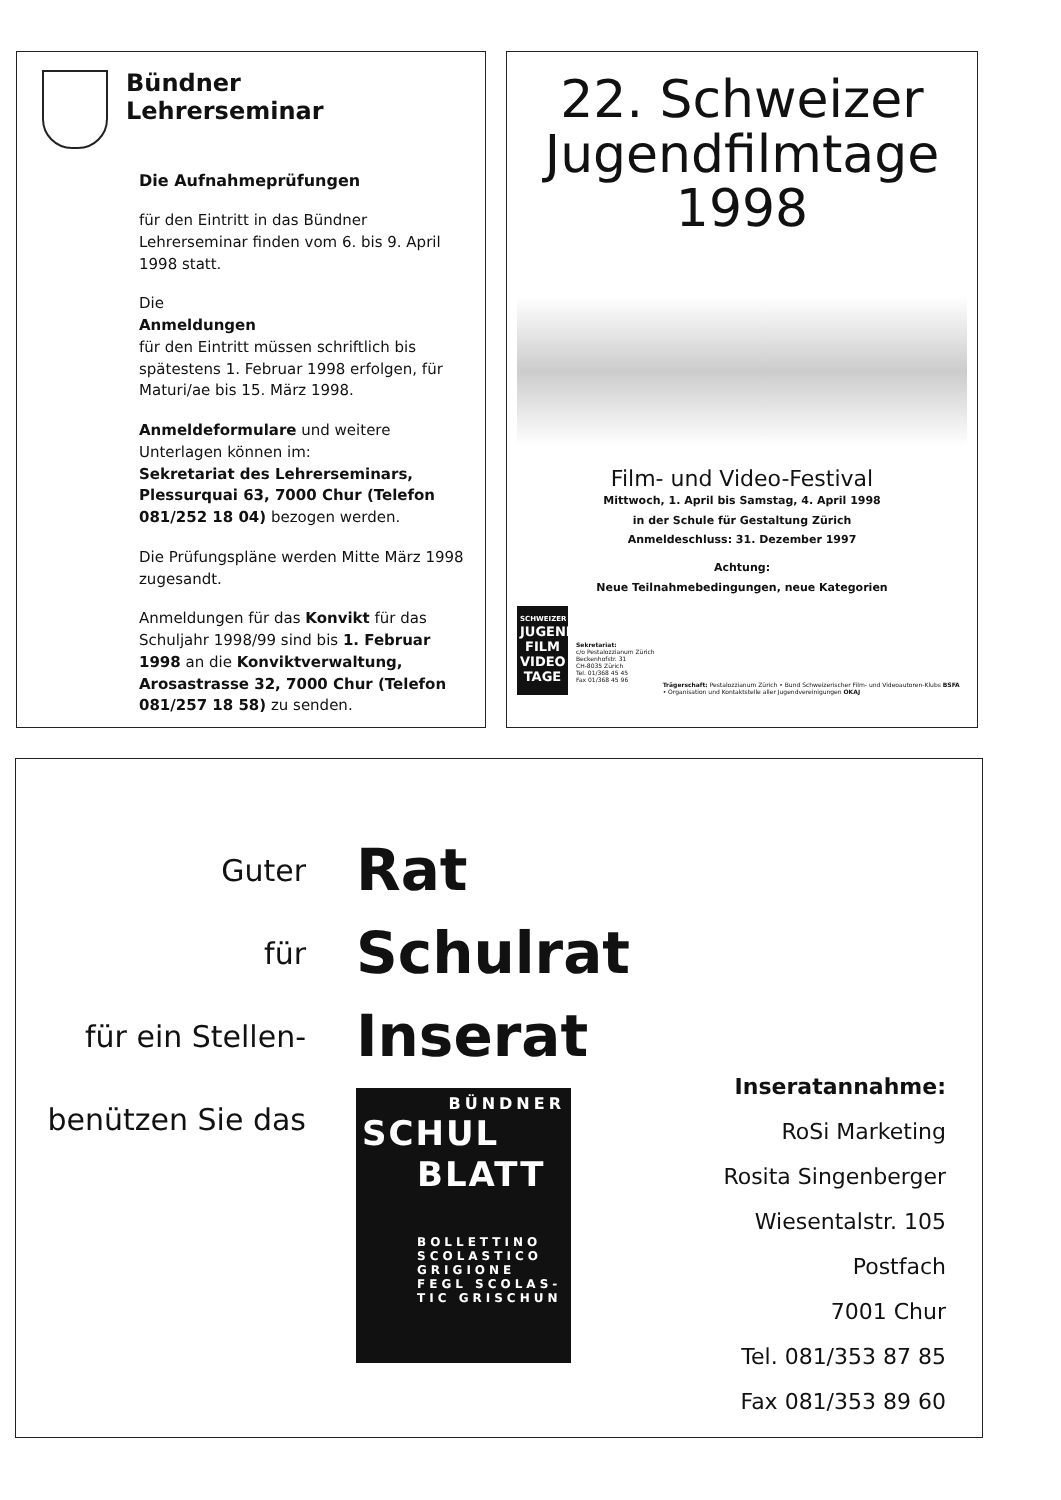Bündner
Lehrerseminar
Die Aufnahmeprüfungen
für den Eintritt in das Bündner Lehrerseminar finden vom 6. bis 9. April 1998 statt.
Die
Anmeldungen
für den Eintritt müssen schriftlich bis spätestens 1. Februar 1998 erfolgen, für Maturi/ae bis 15. März 1998.
Anmeldeformulare und weitere Unterlagen können im:
Sekretariat des Lehrerseminars, Plessurquai 63, 7000 Chur (Telefon 081/252 18 04) bezogen werden.
Die Prüfungspläne werden Mitte März 1998 zugesandt.
Anmeldungen für das Konvikt für das Schuljahr 1998/99 sind bis 1. Februar 1998 an die Konviktverwaltung, Arosastrasse 32, 7000 Chur (Telefon 081/257 18 58) zu senden.
22. Schweizer
Jugendfilmtage
1998
Film- und Video-Festival
Mittwoch, 1. April bis Samstag, 4. April 1998
in der Schule für Gestaltung Zürich
Anmeldeschluss: 31. Dezember 1997
Achtung:
Neue Teilnahmebedingungen, neue Kategorien
SCHWEIZER
JUGEND FILM VIDEO TAGE
Sekretariat:
c/o Pestalozzianum Zürich
Beckenhofstr. 31
CH-8035 Zürich
Tel. 01/368 45 45
Fax 01/368 45 96
Trägerschaft: Pestalozzianum Zürich • Bund Schweizerischer Film- und Videoautoren-Klubs BSFA
• Organisation und Kontaktstelle aller Jugendvereinigungen OKAJ
Guter
für
für ein Stellen-
benützen Sie das
Rat
Schulrat
Inserat
BÜNDNER
SCHUL
BLATT
BOLLETTINO SCOLASTICO GRIGIONE
FEGL SCOLAS-TIC GRISCHUN
Inseratannahme:
RoSi Marketing
Rosita Singenberger
Wiesentalstr. 105
Postfach
7001 Chur
Tel. 081/353 87 85
Fax 081/353 89 60